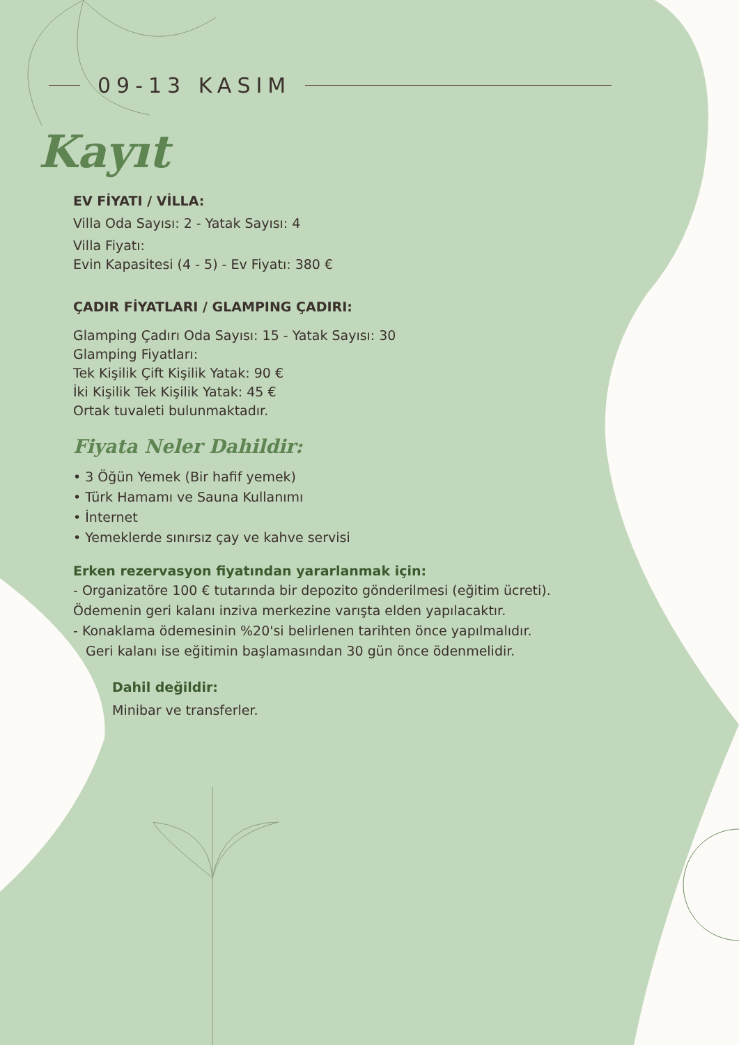09-13 KASIM
Kayıt
EV FİYATI / VİLLA:
Villa Oda Sayısı: 2 - Yatak Sayısı: 4
Villa Fiyatı:
Evin Kapasitesi (4 - 5) - Ev Fiyatı: 380 €
ÇADIR FİYATLARI / GLAMPING ÇADIRI:
Glamping Çadırı Oda Sayısı: 15 - Yatak Sayısı: 30
Glamping Fiyatları:
Tek Kişilik Çift Kişilik Yatak: 90 €
İki Kişilik Tek Kişilik Yatak: 45 €
Ortak tuvaleti bulunmaktadır.
Fiyata Neler Dahildir:
• 3 Öğün Yemek (Bir hafif yemek)
• Türk Hamamı ve Sauna Kullanımı
• İnternet
• Yemeklerde sınırsız çay ve kahve servisi
Erken rezervasyon fiyatından yararlanmak için:
- Organizatöre 100 € tutarında bir depozito gönderilmesi (eğitim ücreti).
Ödemenin geri kalanı inziva merkezine varışta elden yapılacaktır.
- Konaklama ödemesinin %20'si belirlenen tarihten önce yapılmalıdır.
Geri kalanı ise eğitimin başlamasından 30 gün önce ödenmelidir.
Dahil değildir:
Minibar ve transferler.